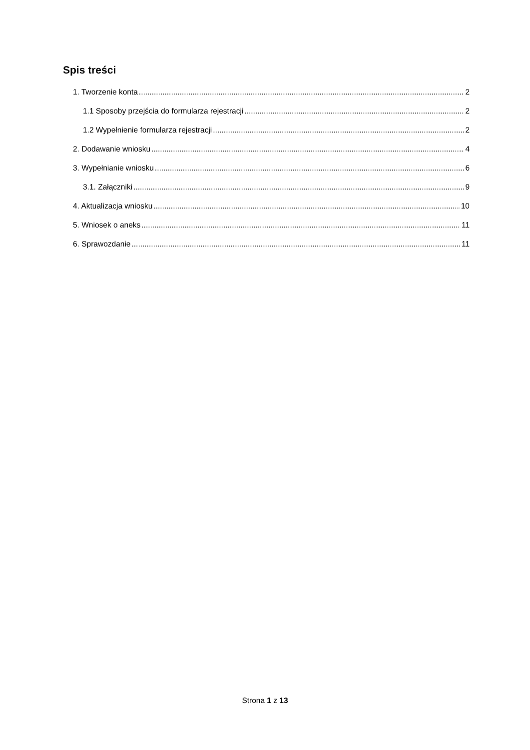Spis treści
1. Tworzenie konta 2
1.1 Sposoby przejścia do formularza rejestracji 2
1.2 Wypełnienie formularza rejestracji 2
2. Dodawanie wniosku 4
3. Wypełnianie wniosku 6
3.1. Załączniki 9
4. Aktualizacja wniosku 10
5. Wniosek o aneks 11
6. Sprawozdanie 11
Strona 1 z 13